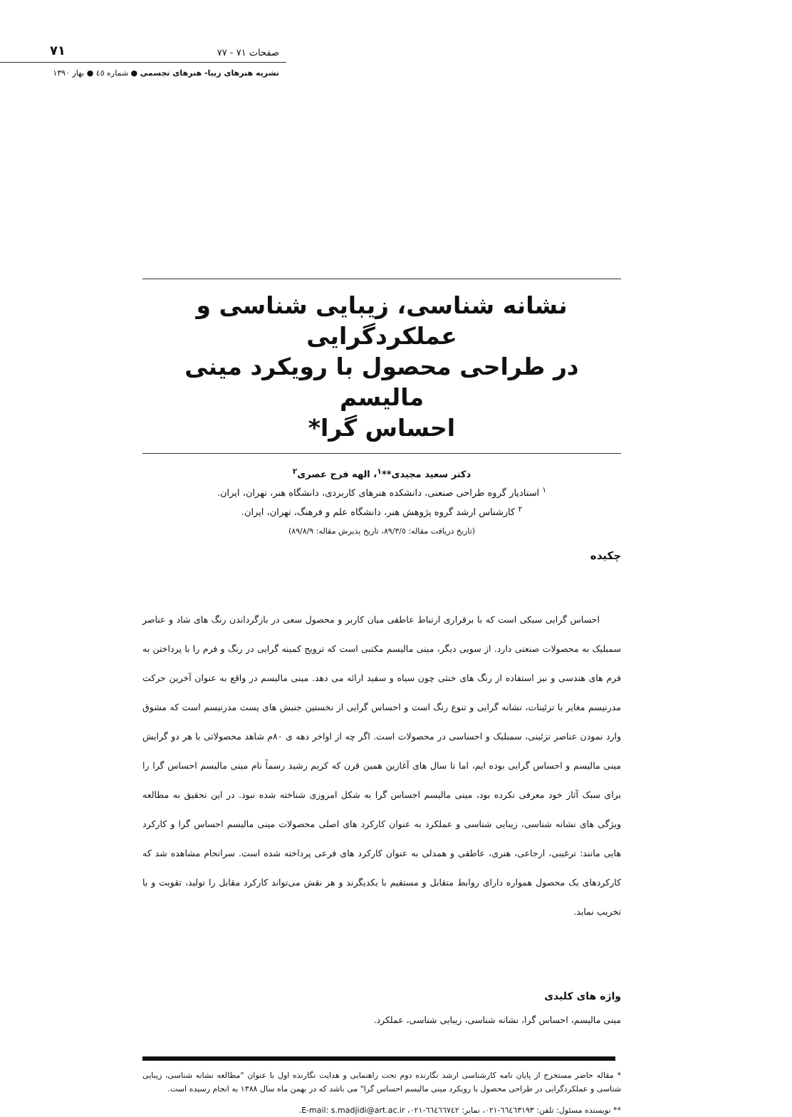٧١ صفحات ٧١ - ٧٧
نشریه هنرهای زیبا- هنرهای تجسمی ● شماره ٤٥ ● بهار ١٣٩٠
نشانه شناسی، زیبایی شناسی و عملکردگرایی
در طراحی محصول با رویکرد مینی مالیسم
احساس گرا*
دکتر سعید مجیدی**<sup>١</sup>، الهه فرج عصری<sup>٢</sup>
<sup>١</sup> استادیار گروه طراحی صنعتی، دانشکده هنرهای کاربردی، دانشگاه هنر، تهران، ایران.
<sup>٢</sup> کارشناس ارشد گروه پژوهش هنر، دانشگاه علم و فرهنگ، تهران، ایران.
(تاریخ دریافت مقاله: ٨٩/٣/٥، تاریخ پذیرش مقاله: ٨٩/٨/٩)
چکیده
احساس گرایی سبکی است که با برقراری ارتباط عاطفی میان کاربر و محصول سعی در بازگرداندن رنگ های شاد و عناصر سمبلیک به محصولات صنعتی دارد. از سویی دیگر، مینی مالیسم مکتبی است که ترویج کمینه گرایی در رنگ و فرم را با پرداختن به فرم های هندسی و نیز استفاده از رنگ های خنثی چون سیاه و سفید ارائه می دهد. مینی مالیسم در واقع به عنوان آخرین حرکت مدرنیسم مغایر با تزئینات، نشانه گرایی و تنوع رنگ است و احساس گرایی از نخستین جنبش های پست مدرنیسم است که مشوق وارد نمودن عناصر تزئینی، سمبلیک و احساسی در محصولات است. اگر چه از اواخر دهه ی ٨٠م شاهد محصولاتی با هر دو گرایش مینی مالیسم و احساس گرایی بوده ایم، اما تا سال های آغازین همین قرن که کریم رشید رسماً نام مینی مالیسم احساس گرا را برای سبک آثار خود معرفی نکرده بود، مینی مالیسم احساس گرا به شکل امروزی شناخته شده نبود. در این تحقیق به مطالعه ویژگی های نشانه شناسی، زیبایی شناسی و عملکرد به عنوان کارکرد های اصلی محصولات مینی مالیسم احساس گرا و کارکرد هایی مانند: ترغیبی، ارجاعی، هنری، عاطفی و همدلی به عنوان کارکرد های فرعی پرداخته شده است. سرانجام مشاهده شد که کارکردهای یک محصول همواره دارای روابط متقابل و مستقیم با یکدیگرند و هر نقش می‌تواند کارکرد مقابل را تولید، تقویت و یا تخریب نماید.
واژه های کلیدی
مینی مالیسم، احساس گرا، نشانه شناسی، زیبایی شناسی، عملکرد.
* مقاله حاضر مستخرج از پایان نامه کارشناسی ارشد نگارنده دوم تحت راهنمایی و هدایت نگارنده اول با عنوان "مطالعه نشانه شناسی، زیبایی شناسی و عملکردگرایی در طراحی محصول با رویکرد مینی مالیسم احساس گرا" می باشد که در بهمن ماه سال ١٣٨٨ به انجام رسیده است.
** نویسنده مسئول: تلفن: ٦٦٤٦٣١٩٣-٠٢١، نمابر: ٦٦٤٦٦٧٤٢-٠٢١، E-mail: s.madjidi@art.ac.ir.